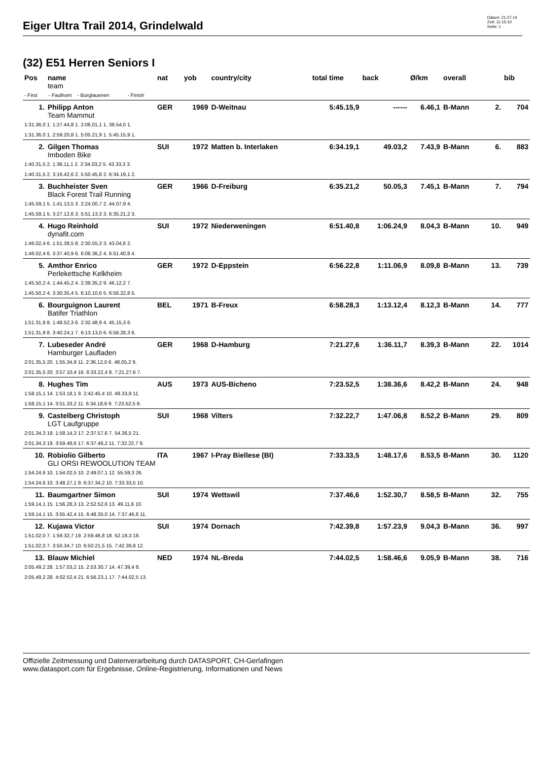Eiger Ultra Trail 2014, Grindelwald
Datum: 21.07.14
Zeit: 11:15:10
Seite: 1
(32) E51 Herren Seniors I
| Pos | name | nat | yob | country/city | total time | back | Ø/km | overall | | bib |
| --- | --- | --- | --- | --- | --- | --- | --- | --- | --- | --- |
| | team | | | | | | | | | |
| - First - Faulhorn - Burglauenen - Finish | | | | | | | | | | |
| 1. | Philipp Anton | GER | 1969 | D-Weitnau | 5:45.15,9 | ------ | 6.46,1 | B-Mann | 2. | 704 |
| | Team Mammut | | | | | | | | | |
| 1:31.36,0 1. 1:27.44,8 1. 2:06.01,1 1. 39.54,0 1. | | | | | | | | | | |
| 1:31.36,0 1. 2:59.20,8 1. 5:05.21,9 1. 5:45.15,9 1. | | | | | | | | | | |
| 2. | Gilgen Thomas | SUI | 1972 | Matten b. Interlaken | 6:34.19,1 | 49.03,2 | 7.43,9 | B-Mann | 6. | 883 |
| | Imboden Bike | | | | | | | | | |
| 1:40.31,5 2. 1:36.11,1 2. 2:34.03,2 5. 43.33,3 3. | | | | | | | | | | |
| 1:40.31,5 2. 3:16.42,6 2. 5:50.45,8 2. 6:34.19,1 2. | | | | | | | | | | |
| 3. | Buchheister Sven | GER | 1966 | D-Freiburg | 6:35.21,2 | 50.05,3 | 7.45,1 | B-Mann | 7. | 794 |
| | Black Forest Trail Running | | | | | | | | | |
| 1:45.59,1 5. 1:41.13,5 3. 2:24.00,7 2. 44.07,9 4. | | | | | | | | | | |
| 1:45.59,1 5. 3:27.12,6 3. 5:51.13,3 3. 6:35.21,2 3. | | | | | | | | | | |
| 4. | Hugo Reinhold | SUI | 1972 | Niederweningen | 6:51.40,8 | 1:06.24,9 | 8.04,3 | B-Mann | 10. | 949 |
| | dynafit.com | | | | | | | | | |
| 1:46.02,4 6. 1:51.38,5 8. 2:30.55,3 3. 43.04,6 2. | | | | | | | | | | |
| 1:46.02,4 6. 3:37.40,9 6. 6:08.36,2 4. 6:51.40,8 4. | | | | | | | | | | |
| 5. | Amthor Enrico | GER | 1972 | D-Eppstein | 6:56.22,8 | 1:11.06,9 | 8.09,8 | B-Mann | 13. | 739 |
| | Perlekettsche Kelkheim | | | | | | | | | |
| 1:45.50,2 4. 1:44.45,2 4. 2:39.35,2 9. 46.12,2 7. | | | | | | | | | | |
| 1:45.50,2 4. 3:30.35,4 5. 6:10.10,6 5. 6:56.22,8 5. | | | | | | | | | | |
| 6. | Bourguignon Laurent | BEL | 1971 | B-Freux | 6:58.28,3 | 1:13.12,4 | 8.12,3 | B-Mann | 14. | 777 |
| | Batifer Triathlon | | | | | | | | | |
| 1:51.31,8 8. 1:48.52,3 6. 2:32.48,9 4. 45.15,3 6. | | | | | | | | | | |
| 1:51.31,8 8. 3:40.24,1 7. 6:13.13,0 6. 6:58.28,3 6. | | | | | | | | | | |
| 7. | Lubeseder André | GER | 1968 | D-Hamburg | 7:21.27,6 | 1:36.11,7 | 8.39,3 | B-Mann | 22. | 1014 |
| | Hamburger Laufladen | | | | | | | | | |
| 2:01.35,5 20. 1:55.34,9 11. 2:36.12,0 6. 48.05,2 9. | | | | | | | | | | |
| 2:01.35,5 20. 3:57.10,4 16. 6:33.22,4 8. 7:21.27,6 7. | | | | | | | | | | |
| 8. | Hughes Tim | AUS | 1973 | AUS-Bicheno | 7:23.52,5 | 1:38.36,6 | 8.42,2 | B-Mann | 24. | 948 |
| 1:58.15,1 14. 1:53.18,1 9. 2:42.45,4 10. 49.33,9 11. | | | | | | | | | | |
| 1:58.15,1 14. 3:51.33,2 11. 6:34.18,6 9. 7:23.52,5 8. | | | | | | | | | | |
| 9. | Castelberg Christoph | SUI | 1968 | Vilters | 7:32.22,7 | 1:47.06,8 | 8.52,2 | B-Mann | 29. | 809 |
| | LGT Laufgruppe | | | | | | | | | |
| 2:01.34,3 19. 1:58.14,3 17. 2:37.57,6 7. 54.36,5 21. | | | | | | | | | | |
| 2:01.34,3 19. 3:59.48,6 17. 6:37.46,2 11. 7:32.22,7 9. | | | | | | | | | | |
| 10. | Robiolio Gilberto | ITA | 1967 | I-Pray Biellese (BI) | 7:33.33,5 | 1:48.17,6 | 8.53,5 | B-Mann | 30. | 1120 |
| | GLI ORSI REWOOLUTION TEAM | | | | | | | | | |
| 1:54.24,6 10. 1:54.02,5 10. 2:49.07,1 12. 55.59,3 26. | | | | | | | | | | |
| 1:54.24,6 10. 3:48.27,1 9. 6:37.34,2 10. 7:33.33,5 10. | | | | | | | | | | |
| 11. | Baumgartner Simon | SUI | 1974 | Wettswil | 7:37.46,6 | 1:52.30,7 | 8.58,5 | B-Mann | 32. | 755 |
| 1:59.14,1 15. 1:56.28,3 13. 2:52.52,6 13. 49.11,6 10. | | | | | | | | | | |
| 1:59.14,1 15. 3:55.42,4 15. 6:48.35,0 14. 7:37.46,6 11. | | | | | | | | | | |
| 12. | Kujawa Victor | SUI | 1974 | Dornach | 7:42.39,8 | 1:57.23,9 | 9.04,3 | B-Mann | 36. | 997 |
| 1:51.02,0 7. 1:59.32,7 19. 2:59.46,8 18. 52.18,3 18. | | | | | | | | | | |
| 1:51.02,0 7. 3:50.34,7 10. 6:50.21,5 15. 7:42.39,8 12. | | | | | | | | | | |
| 13. | Blauw Michiel | NED | 1974 | NL-Breda | 7:44.02,5 | 1:58.46,6 | 9.05,9 | B-Mann | 38. | 716 |
| 2:05.49,2 28. 1:57.03,2 15. 2:53.30,7 14. 47.39,4 8. | | | | | | | | | | |
| 2:05.49,2 28. 4:02.52,4 21. 6:56.23,1 17. 7:44.02,5 13. | | | | | | | | | | |
Offizielle Zeitmessung und Datenverarbeitung durch DATASPORT, CH-Gerlafingen
www.datasport.com für Ergebnisse, Online-Registrierung, Informationen und News